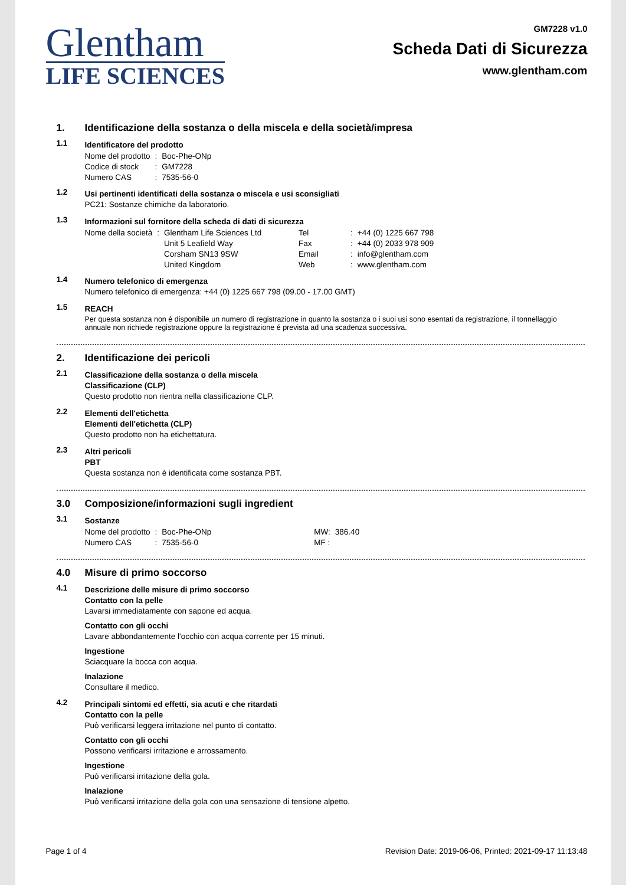Glentham
LIFE SCIENCES
GM7228 v1.0
Scheda Dati di Sicurezza
www.glentham.com
1. Identificazione della sostanza o della miscela e della società/impresa
1.1
Identificatore del prodotto
| Nome del prodotto | : | Boc-Phe-ONp |
| Codice di stock | : | GM7228 |
| Numero CAS | : | 7535-56-0 |
1.2
Usi pertinenti identificati della sostanza o miscela e usi sconsigliati
PC21: Sostanze chimiche da laboratorio.
1.3
Informazioni sul fornitore della scheda di dati di sicurezza
| Nome della società | : | Glentham Life Sciences Ltd | Tel | : | +44 (0) 1225 667 798 |
| | | Unit 5 Leafield Way | Fax | : | +44 (0) 2033 978 909 |
| | | Corsham SN13 9SW | Email | : | info@glentham.com |
| | | United Kingdom | Web | : | www.glentham.com |
1.4
Numero telefonico di emergenza
Numero telefonico di emergenza: +44 (0) 1225 667 798 (09.00 - 17.00 GMT)
1.5
REACH
Per questa sostanza non é disponibile un numero di registrazione in quanto la sostanza o i suoi usi sono esentati da registrazione, il tonnellaggio annuale non richiede registrazione oppure la registrazione é prevista ad una scadenza successiva.
2. Identificazione dei pericoli
2.1
Classificazione della sostanza o della miscela
Classificazione (CLP)
Questo prodotto non rientra nella classificazione CLP.
2.2
Elementi dell'etichetta
Elementi dell'etichetta (CLP)
Questo prodotto non ha etichettatura.
2.3
Altri pericoli
PBT
Questa sostanza non è identificata come sostanza PBT.
3.0 Composizione/informazioni sugli ingredient
3.1
Sostanze
| Nome del prodotto | : | Boc-Phe-ONp | MW: | 386.40 |
| Numero CAS | : | 7535-56-0 | MF : | |
4.0 Misure di primo soccorso
4.1
Descrizione delle misure di primo soccorso
Contatto con la pelle
Lavarsi immediatamente con sapone ed acqua.
Contatto con gli occhi
Lavare abbondantemente l'occhio con acqua corrente per 15 minuti.
Ingestione
Sciacquare la bocca con acqua.
Inalazione
Consultare il medico.
4.2
Principali sintomi ed effetti, sia acuti e che ritardati
Contatto con la pelle
Può verificarsi leggera irritazione nel punto di contatto.
Contatto con gli occhi
Possono verificarsi irritazione e arrossamento.
Ingestione
Può verificarsi irritazione della gola.
Inalazione
Può verificarsi irritazione della gola con una sensazione di tensione alpetto.
Page 1 of 4 Revision Date: 2019-06-06, Printed: 2021-09-17 11:13:48